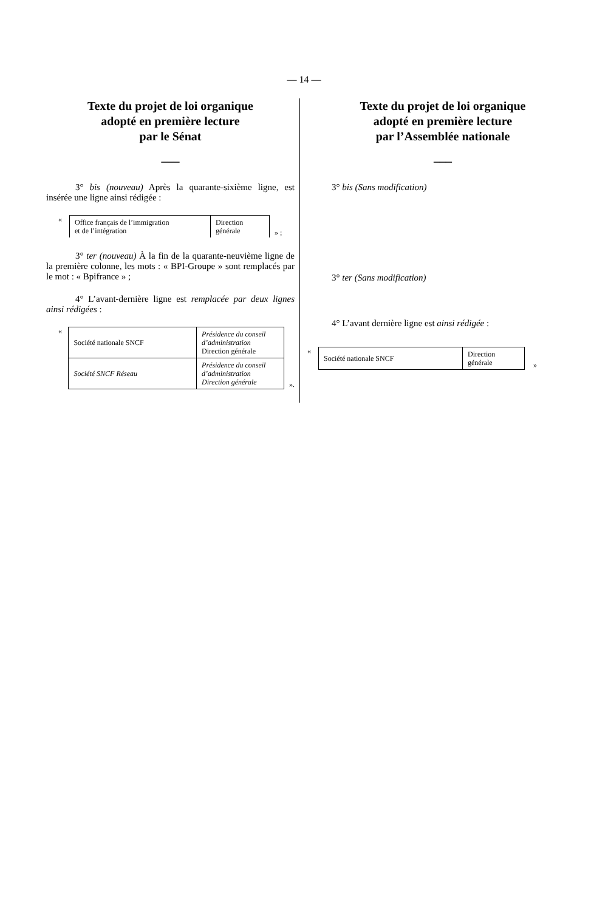— 14 —
Texte du projet de loi organique
adopté en première lecture
par le Sénat
___
3° bis (nouveau) Après la quarante-sixième ligne, est insérée une ligne ainsi rédigée :
«
| Office français de l’immigration et de l’intégration | Direction générale |
» ;
3° ter (nouveau) À la fin de la quarante-neuvième ligne de la première colonne, les mots : « BPI-Groupe » sont remplacés par le mot : « Bpifrance » ;
4° L’avant-dernière ligne est remplacée par deux lignes ainsi rédigées :
«
| Société nationale SNCF | Présidence du conseil d’administration Direction générale |
| Société SNCF Réseau | Présidence du conseil d’administration Direction générale |
».
Texte du projet de loi organique
adopté en première lecture
par l’Assemblée nationale
___
3° bis (Sans modification)
3° ter (Sans modification)
4° L’avant dernière ligne est ainsi rédigée :
«
| Société nationale SNCF | Direction générale |
»